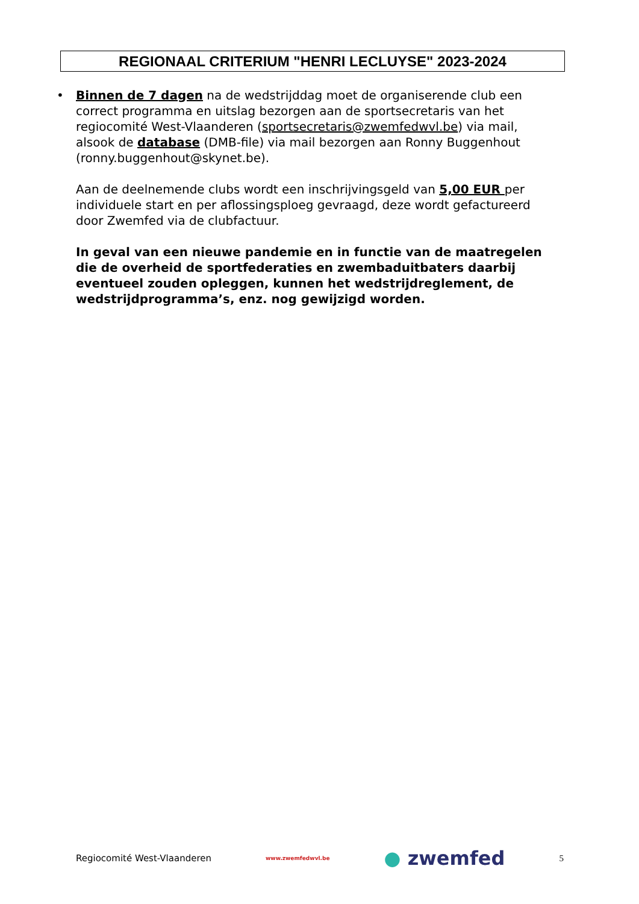REGIONAAL CRITERIUM "HENRI LECLUYSE" 2023-2024
•
Binnen de 7 dagen na de wedstrijddag moet de organiserende club een correct programma en uitslag bezorgen aan de sportsecretaris van het regiocomité West-Vlaanderen (sportsecretaris@zwemfedwvl.be) via mail, alsook de database (DMB-file) via mail bezorgen aan Ronny Buggenhout (ronny.buggenhout@skynet.be).
Aan de deelnemende clubs wordt een inschrijvingsgeld van 5,00 EUR per individuele start en per aflossingsploeg gevraagd, deze wordt gefactureerd door Zwemfed via de clubfactuur.
In geval van een nieuwe pandemie en in functie van de maatregelen die de overheid de sportfederaties en zwembaduitbaters daarbij eventueel zouden opleggen, kunnen het wedstrijdreglement, de wedstrijdprogramma’s, enz. nog gewijzigd worden.
Regiocomité West-Vlaanderen www.zwemfedwvl.be ● zwemfed 5